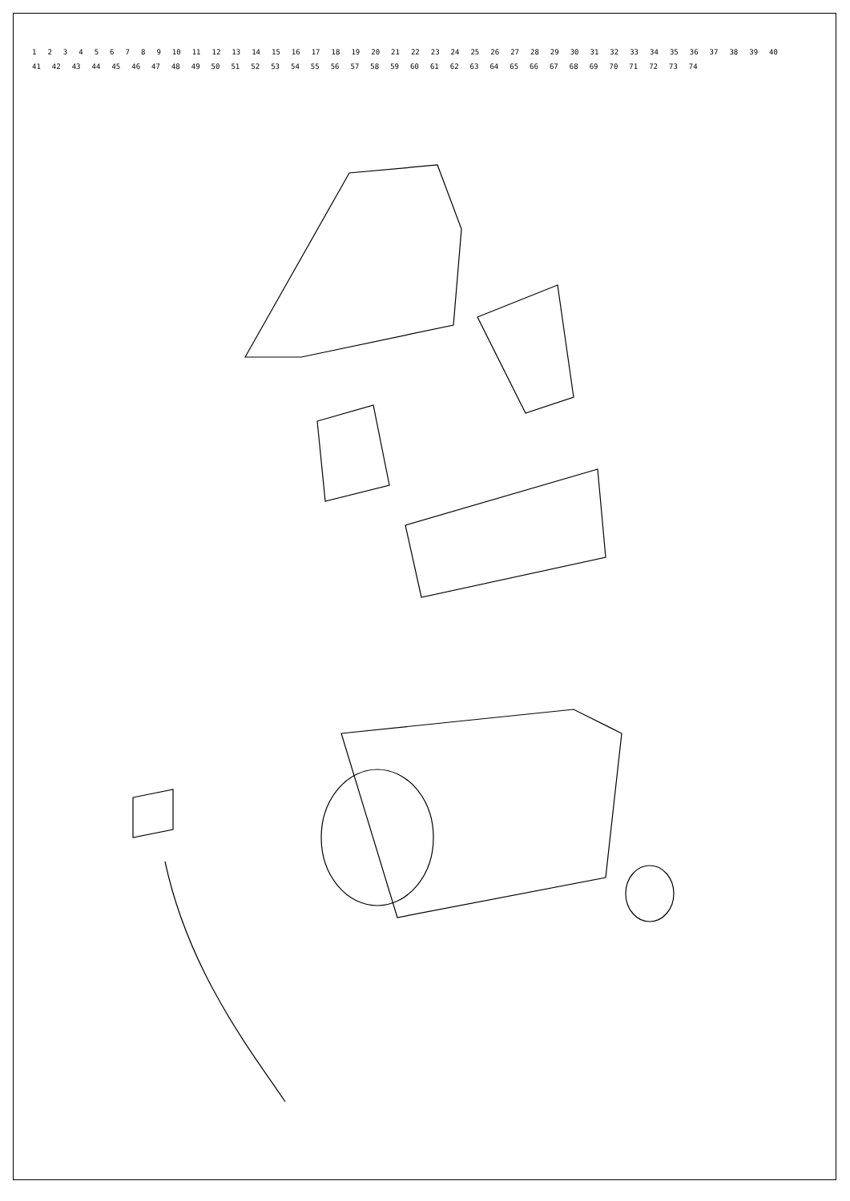1 2 3 4 5 6 7 8 9 10 11 12 13 14 15 16 17 18 19 20 21 22 23 24 25 26 27 28 29 30 31 32 33 34 35 36 37 38 39 40 41 42 43 44 45 46 47 48 49 50 51 52 53 54 55 56 57 58 59 60 61 62 63 64 65 66 67 68 69 70 71 72 73 74